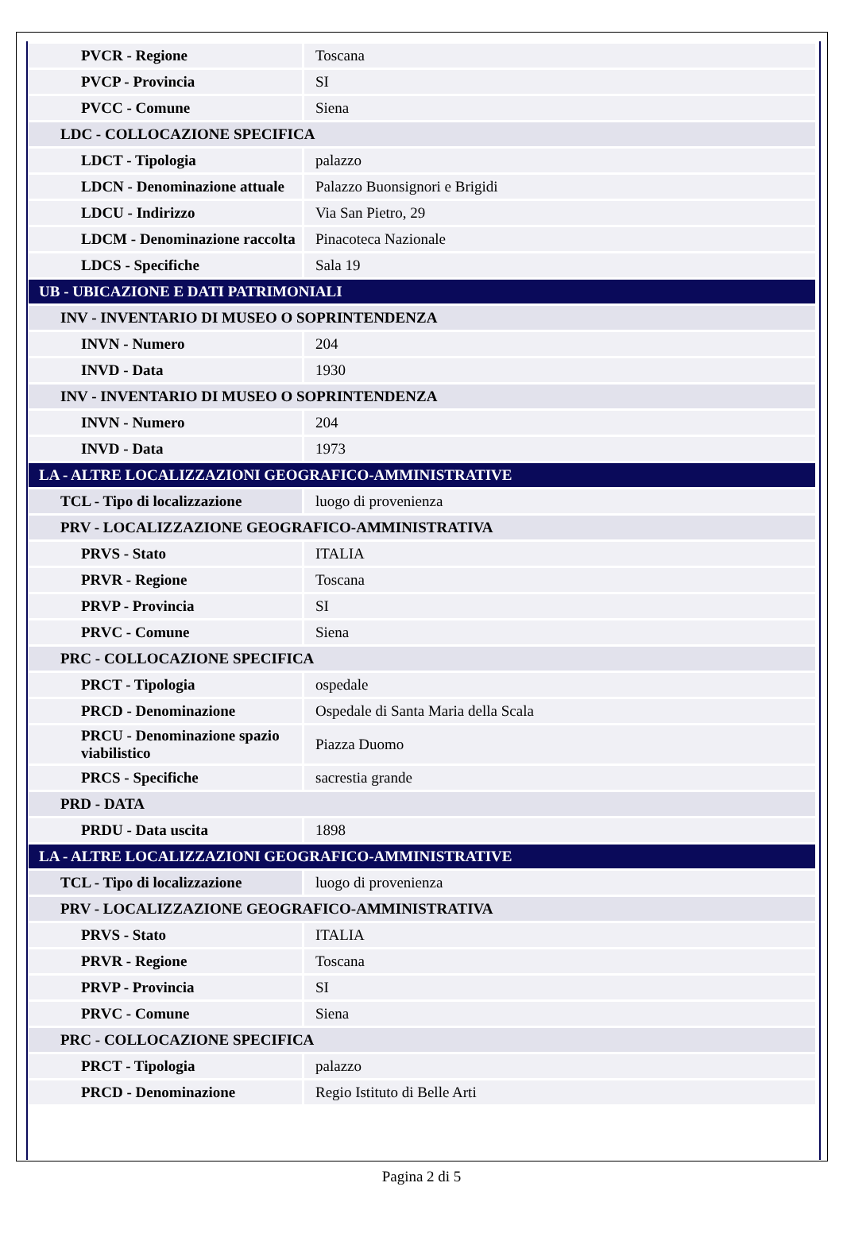| PVCR - Regione | Toscana |
| PVCP - Provincia | SI |
| PVCC - Comune | Siena |
| LDC - COLLOCAZIONE SPECIFICA | |
| LDCT - Tipologia | palazzo |
| LDCN - Denominazione attuale | Palazzo Buonsignori e Brigidi |
| LDCU - Indirizzo | Via San Pietro, 29 |
| LDCM - Denominazione raccolta | Pinacoteca Nazionale |
| LDCS - Specifiche | Sala 19 |
| UB - UBICAZIONE E DATI PATRIMONIALI | |
| INV - INVENTARIO DI MUSEO O SOPRINTENDENZA | |
| INVN - Numero | 204 |
| INVD - Data | 1930 |
| INV - INVENTARIO DI MUSEO O SOPRINTENDENZA | |
| INVN - Numero | 204 |
| INVD - Data | 1973 |
| LA - ALTRE LOCALIZZAZIONI GEOGRAFICO-AMMINISTRATIVE | |
| TCL - Tipo di localizzazione | luogo di provenienza |
| PRV - LOCALIZZAZIONE GEOGRAFICO-AMMINISTRATIVA | |
| PRVS - Stato | ITALIA |
| PRVR - Regione | Toscana |
| PRVP - Provincia | SI |
| PRVC - Comune | Siena |
| PRC - COLLOCAZIONE SPECIFICA | |
| PRCT - Tipologia | ospedale |
| PRCD - Denominazione | Ospedale di Santa Maria della Scala |
| PRCU - Denominazione spazio viabilistico | Piazza Duomo |
| PRCS - Specifiche | sacrestia grande |
| PRD - DATA | |
| PRDU - Data uscita | 1898 |
| LA - ALTRE LOCALIZZAZIONI GEOGRAFICO-AMMINISTRATIVE | |
| TCL - Tipo di localizzazione | luogo di provenienza |
| PRV - LOCALIZZAZIONE GEOGRAFICO-AMMINISTRATIVA | |
| PRVS - Stato | ITALIA |
| PRVR - Regione | Toscana |
| PRVP - Provincia | SI |
| PRVC - Comune | Siena |
| PRC - COLLOCAZIONE SPECIFICA | |
| PRCT - Tipologia | palazzo |
| PRCD - Denominazione | Regio Istituto di Belle Arti |
Pagina 2 di 5